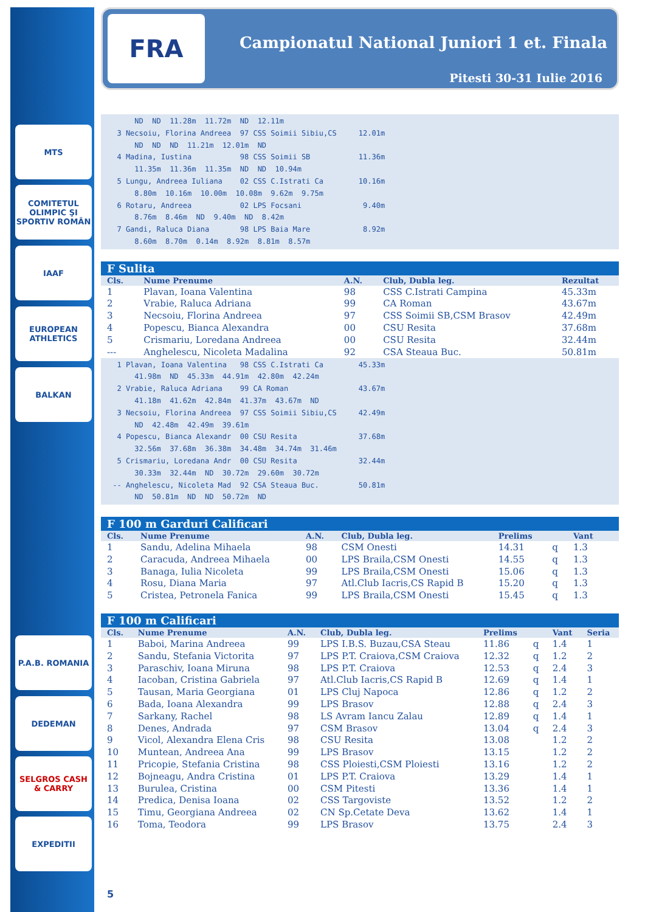MTS
COMITETUL OLIMPIC ŞI SPORTIV ROMÂN
IAAF
EUROPEAN ATHLETICS
BALKAN
P.A.B. ROMANIA
DEDEMAN
SELGROS CASH & CARRY
EXPEDITII
FRA
Campionatul National Juniori 1 et. Finala
Pitesti 30-31 Iulie 2016
      ND  ND  11.28m  11.72m  ND  12.11m
  3 Necsoiu, Florina Andreea  97 CSS Soimii Sibiu,CS     12.01m
      ND  ND  ND  11.21m  12.01m  ND
  4 Madina, Iustina           98 CSS Soimii SB           11.36m
      11.35m  11.36m  11.35m  ND  ND  10.94m
  5 Lungu, Andreea Iuliana    02 CSS C.Istrati Ca        10.16m
      8.80m  10.16m  10.00m  10.08m  9.62m  9.75m
  6 Rotaru, Andreea           02 LPS Focsani              9.40m
      8.76m  8.46m  ND  9.40m  ND  8.42m
  7 Gandi, Raluca Diana       98 LPS Baia Mare            8.92m
      8.60m  8.70m  0.14m  8.92m  8.81m  8.57m
F Sulita
| Cls. | Nume Prenume | A.N. | Club, Dubla leg. | Rezultat |
| --- | --- | --- | --- | --- |
| 1 | Plavan, Ioana Valentina | 98 | CSS C.Istrati Campina | 45.33m |
| 2 | Vrabie, Raluca Adriana | 99 | CA Roman | 43.67m |
| 3 | Necsoiu, Florina Andreea | 97 | CSS Soimii SB,CSM Brasov | 42.49m |
| 4 | Popescu, Bianca Alexandra | 00 | CSU Resita | 37.68m |
| 5 | Crismariu, Loredana Andreea | 00 | CSU Resita | 32.44m |
| --- | Anghelescu, Nicoleta Madalina | 92 | CSA Steaua Buc. | 50.81m |
  1 Plavan, Ioana Valentina   98 CSS C.Istrati Ca        45.33m
      41.98m  ND  45.33m  44.91m  42.80m  42.24m
  2 Vrabie, Raluca Adriana    99 CA Roman                43.67m
      41.18m  41.62m  42.84m  41.37m  43.67m  ND
  3 Necsoiu, Florina Andreea  97 CSS Soimii Sibiu,CS     42.49m
      ND  42.48m  42.49m  39.61m
  4 Popescu, Bianca Alexandr  00 CSU Resita              37.68m
      32.56m  37.68m  36.38m  34.48m  34.74m  31.46m
  5 Crismariu, Loredana Andr  00 CSU Resita              32.44m
      30.33m  32.44m  ND  30.72m  29.60m  30.72m
 -- Anghelescu, Nicoleta Mad  92 CSA Steaua Buc.         50.81m
      ND  50.81m  ND  ND  50.72m  ND
F 100 m Garduri Calificari
| Cls. | Nume Prenume | A.N. | Club, Dubla leg. | Prelims | | Vant | |
| --- | --- | --- | --- | --- | --- | --- | --- |
| 1 | Sandu, Adelina Mihaela | 98 | CSM Onesti | 14.31 | q | 1.3 | |
| 2 | Caracuda, Andreea Mihaela | 00 | LPS Braila,CSM Onesti | 14.55 | q | 1.3 | |
| 3 | Banaga, Iulia Nicoleta | 99 | LPS Braila,CSM Onesti | 15.06 | q | 1.3 | |
| 4 | Rosu, Diana Maria | 97 | Atl.Club Iacris,CS Rapid B | 15.20 | q | 1.3 | |
| 5 | Cristea, Petronela Fanica | 99 | LPS Braila,CSM Onesti | 15.45 | q | 1.3 | |
F 100 m Calificari
| Cls. | Nume Prenume | A.N. | Club, Dubla leg. | Prelims | | Vant | Seria |
| --- | --- | --- | --- | --- | --- | --- | --- |
| 1 | Baboi, Marina Andreea | 99 | LPS I.B.S. Buzau,CSA Steau | 11.86 | q | 1.4 | 1 |
| 2 | Sandu, Stefania Victorita | 97 | LPS P.T. Craiova,CSM Craiova | 12.32 | q | 1.2 | 2 |
| 3 | Paraschiv, Ioana Miruna | 98 | LPS P.T. Craiova | 12.53 | q | 2.4 | 3 |
| 4 | Iacoban, Cristina Gabriela | 97 | Atl.Club Iacris,CS Rapid B | 12.69 | q | 1.4 | 1 |
| 5 | Tausan, Maria Georgiana | 01 | LPS Cluj Napoca | 12.86 | q | 1.2 | 2 |
| 6 | Bada, Ioana Alexandra | 99 | LPS Brasov | 12.88 | q | 2.4 | 3 |
| 7 | Sarkany, Rachel | 98 | LS Avram Iancu Zalau | 12.89 | q | 1.4 | 1 |
| 8 | Denes, Andrada | 97 | CSM Brasov | 13.04 | q | 2.4 | 3 |
| 9 | Vicol, Alexandra Elena Cris | 98 | CSU Resita | 13.08 | | 1.2 | 2 |
| 10 | Muntean, Andreea Ana | 99 | LPS Brasov | 13.15 | | 1.2 | 2 |
| 11 | Pricopie, Stefania Cristina | 98 | CSS Ploiesti,CSM Ploiesti | 13.16 | | 1.2 | 2 |
| 12 | Bojneagu, Andra Cristina | 01 | LPS P.T. Craiova | 13.29 | | 1.4 | 1 |
| 13 | Burulea, Cristina | 00 | CSM Pitesti | 13.36 | | 1.4 | 1 |
| 14 | Predica, Denisa Ioana | 02 | CSS Targoviste | 13.52 | | 1.2 | 2 |
| 15 | Timu, Georgiana Andreea | 02 | CN Sp.Cetate Deva | 13.62 | | 1.4 | 1 |
| 16 | Toma, Teodora | 99 | LPS Brasov | 13.75 | | 2.4 | 3 |
5